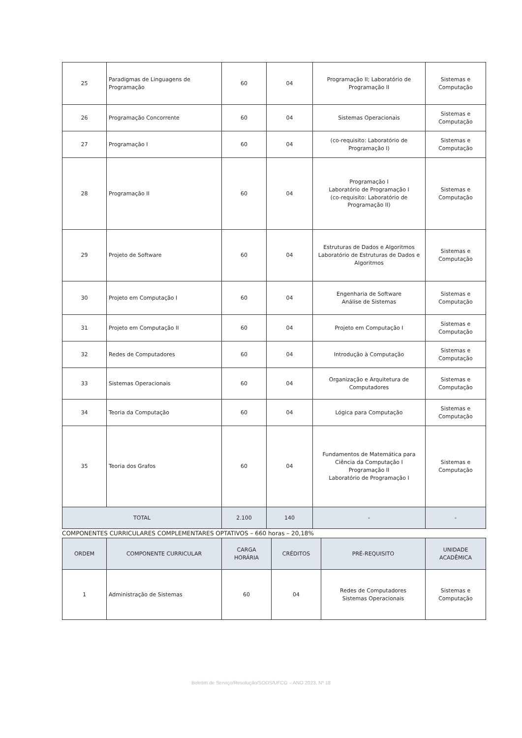| 25 | Paradigmas de Linguagens de Programação | 60 | 04 | Programação II; Laboratório de Programação II | Sistemas e Computação |
| 26 | Programação Concorrente | 60 | 04 | Sistemas Operacionais | Sistemas e Computação |
| 27 | Programação I | 60 | 04 | (co-requisito: Laboratório de Programação I) | Sistemas e Computação |
| 28 | Programação II | 60 | 04 | Programação I Laboratório de Programação I (co-requisito: Laboratório de Programação II) | Sistemas e Computação |
| 29 | Projeto de Software | 60 | 04 | Estruturas de Dados e Algoritmos Laboratório de Estruturas de Dados e Algoritmos | Sistemas e Computação |
| 30 | Projeto em Computação I | 60 | 04 | Engenharia de Software Análise de Sistemas | Sistemas e Computação |
| 31 | Projeto em Computação II | 60 | 04 | Projeto em Computação I | Sistemas e Computação |
| 32 | Redes de Computadores | 60 | 04 | Introdução à Computação | Sistemas e Computação |
| 33 | Sistemas Operacionais | 60 | 04 | Organização e Arquitetura de Computadores | Sistemas e Computação |
| 34 | Teoria da Computação | 60 | 04 | Lógica para Computação | Sistemas e Computação |
| 35 | Teoria dos Grafos | 60 | 04 | Fundamentos de Matemática para Ciência da Computação I Programação II Laboratório de Programação I | Sistemas e Computação |
| TOTAL | | 2.100 | 140 | - | - |
COMPONENTES CURRICULARES COMPLEMENTARES OPTATIVOS – 660 horas – 20,18%
| ORDEM | COMPONENTE CURRICULAR | CARGA HORÁRIA | CRÉDITOS | PRÉ-REQUISITO | UNIDADE ACADÊMICA |
| --- | --- | --- | --- | --- | --- |
| 1 | Administração de Sistemas | 60 | 04 | Redes de Computadores Sistemas Operacionais | Sistemas e Computação |
Boletim de Serviço/Resolução/SODS/UFCG – ANO 2023, Nº 18